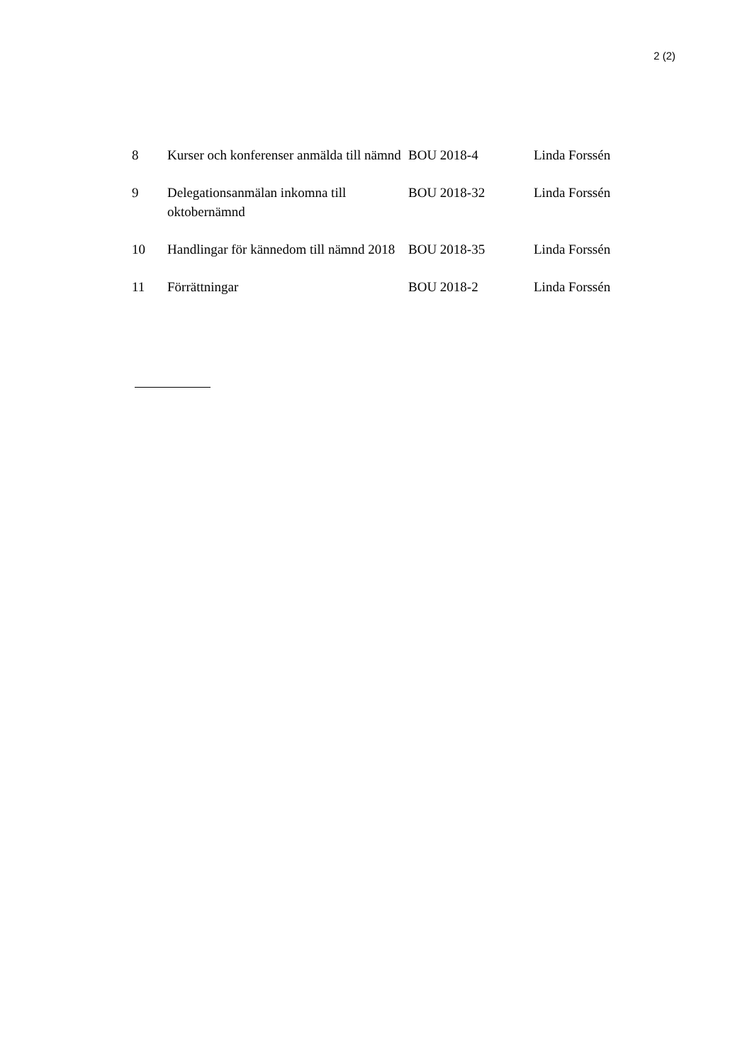2 (2)
| 8 | Kurser och konferenser anmälda till nämnd | BOU 2018-4 | Linda Forssén |
| 9 | Delegationsanmälan inkomna till oktobernämnd | BOU 2018-32 | Linda Forssén |
| 10 | Handlingar för kännedom till nämnd 2018 | BOU 2018-35 | Linda Forssén |
| 11 | Förrättningar | BOU 2018-2 | Linda Forssén |